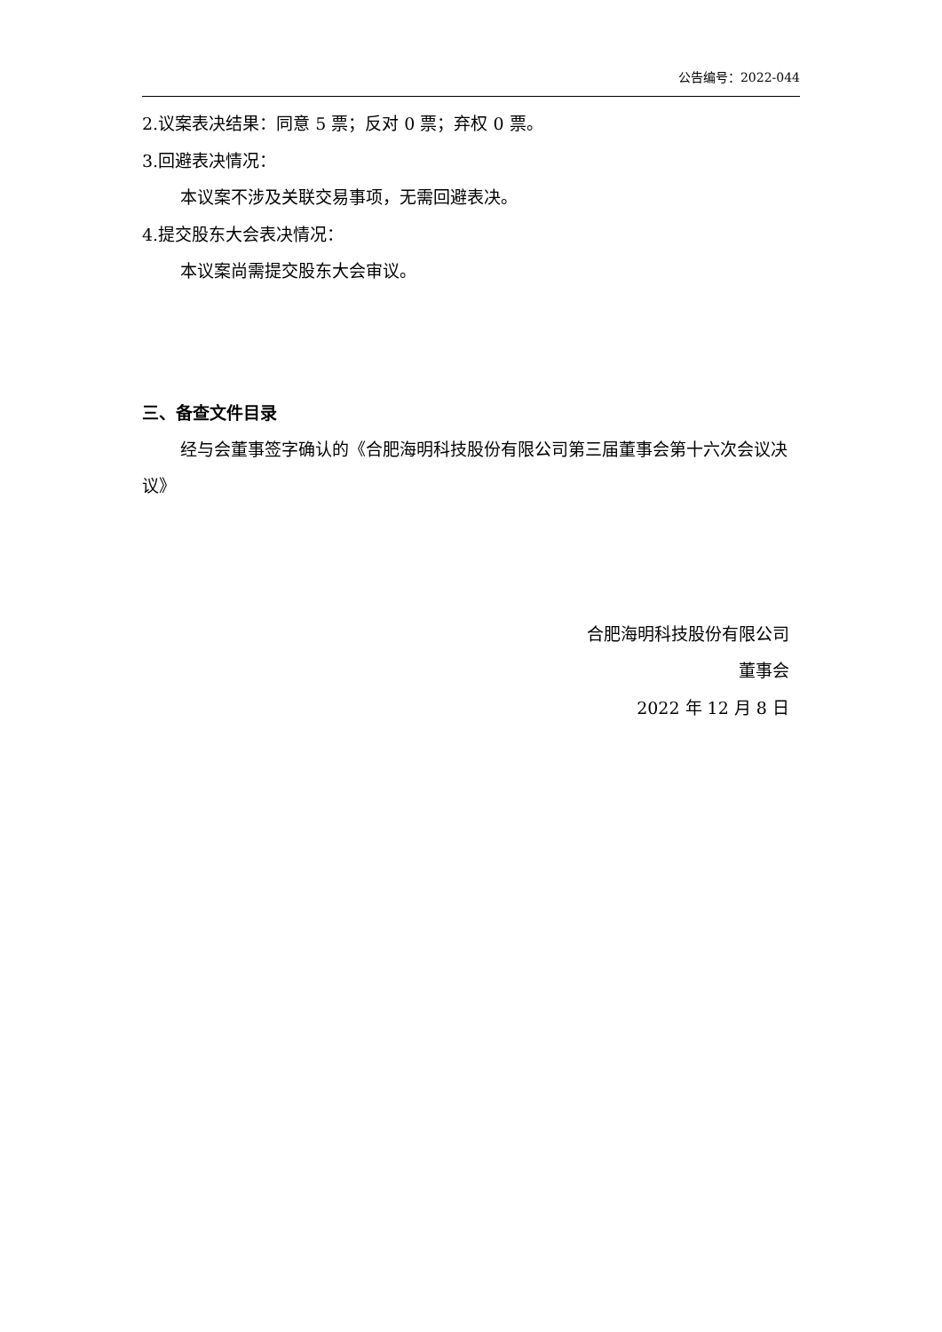公告编号：2022-044
2.议案表决结果：同意 5 票；反对 0 票；弃权 0 票。
3.回避表决情况：
本议案不涉及关联交易事项，无需回避表决。
4.提交股东大会表决情况：
本议案尚需提交股东大会审议。
三、备查文件目录
经与会董事签字确认的《合肥海明科技股份有限公司第三届董事会第十六次会议决议》
合肥海明科技股份有限公司
董事会
2022 年 12 月 8 日